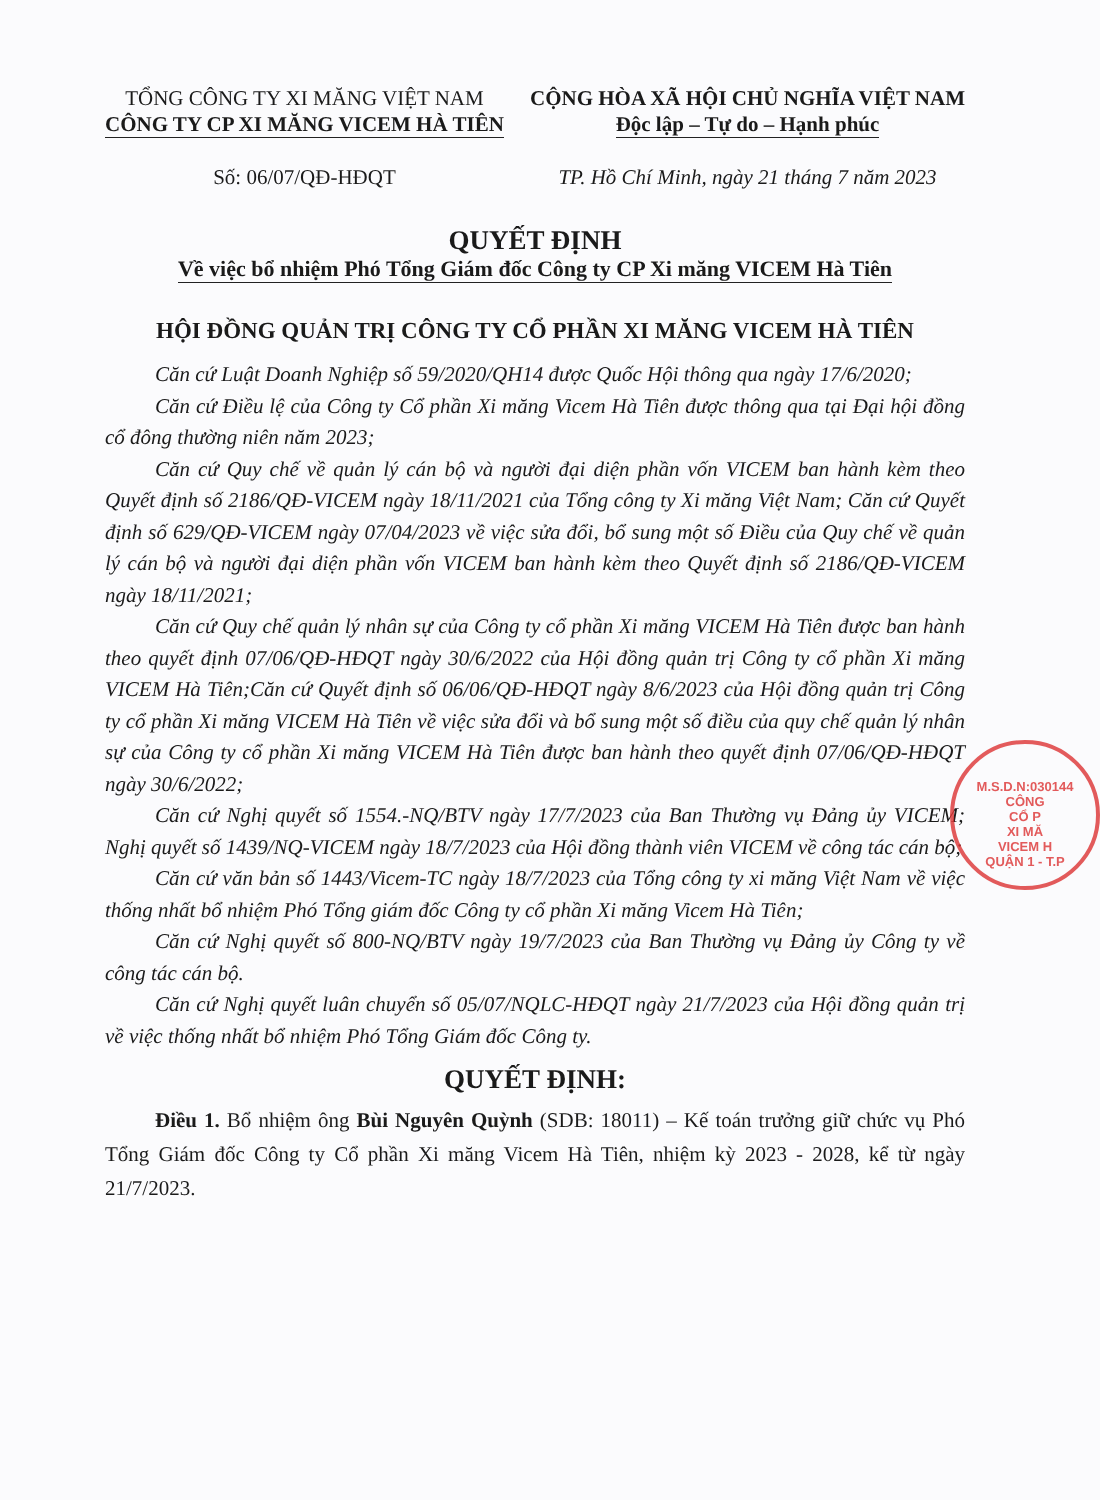TỔNG CÔNG TY XI MĂNG VIỆT NAM
CÔNG TY CP XI MĂNG VICEM HÀ TIÊN
Số: 06/07/QĐ-HĐQT
CỘNG HÒA XÃ HỘI CHỦ NGHĨA VIỆT NAM
Độc lập – Tự do – Hạnh phúc
TP. Hồ Chí Minh, ngày 21 tháng 7 năm 2023
QUYẾT ĐỊNH
Về việc bổ nhiệm Phó Tổng Giám đốc Công ty CP Xi măng VICEM Hà Tiên
HỘI ĐỒNG QUẢN TRỊ CÔNG TY CỔ PHẦN XI MĂNG VICEM HÀ TIÊN
Căn cứ Luật Doanh Nghiệp số 59/2020/QH14 được Quốc Hội thông qua ngày 17/6/2020;
Căn cứ Điều lệ của Công ty Cổ phần Xi măng Vicem Hà Tiên được thông qua tại Đại hội đồng cổ đông thường niên năm 2023;
Căn cứ Quy chế về quản lý cán bộ và người đại diện phần vốn VICEM ban hành kèm theo Quyết định số 2186/QĐ-VICEM ngày 18/11/2021 của Tổng công ty Xi măng Việt Nam; Căn cứ Quyết định số 629/QĐ-VICEM ngày 07/04/2023 về việc sửa đổi, bổ sung một số Điều của Quy chế về quản lý cán bộ và người đại diện phần vốn VICEM ban hành kèm theo Quyết định số 2186/QĐ-VICEM ngày 18/11/2021;
Căn cứ Quy chế quản lý nhân sự của Công ty cổ phần Xi măng VICEM Hà Tiên được ban hành theo quyết định 07/06/QĐ-HĐQT ngày 30/6/2022 của Hội đồng quản trị Công ty cổ phần Xi măng VICEM Hà Tiên;Căn cứ Quyết định số 06/06/QĐ-HĐQT ngày 8/6/2023 của Hội đồng quản trị Công ty cổ phần Xi măng VICEM Hà Tiên về việc sửa đổi và bổ sung một số điều của quy chế quản lý nhân sự của Công ty cổ phần Xi măng VICEM Hà Tiên được ban hành theo quyết định 07/06/QĐ-HĐQT ngày 30/6/2022;
Căn cứ Nghị quyết số 1554.-NQ/BTV ngày 17/7/2023 của Ban Thường vụ Đảng ủy VICEM; Nghị quyết số 1439/NQ-VICEM ngày 18/7/2023 của Hội đồng thành viên VICEM về công tác cán bộ;
Căn cứ văn bản số 1443/Vicem-TC ngày 18/7/2023 của Tổng công ty xi măng Việt Nam về việc thống nhất bổ nhiệm Phó Tổng giám đốc Công ty cổ phần Xi măng Vicem Hà Tiên;
Căn cứ Nghị quyết số 800-NQ/BTV ngày 19/7/2023 của Ban Thường vụ Đảng ủy Công ty về công tác cán bộ.
Căn cứ Nghị quyết luân chuyển số 05/07/NQLC-HĐQT ngày 21/7/2023 của Hội đồng quản trị về việc thống nhất bổ nhiệm Phó Tổng Giám đốc Công ty.
QUYẾT ĐỊNH:
Điều 1. Bổ nhiệm ông Bùi Nguyên Quỳnh (SDB: 18011) – Kế toán trưởng giữ chức vụ Phó Tổng Giám đốc Công ty Cổ phần Xi măng Vicem Hà Tiên, nhiệm kỳ 2023 - 2028, kể từ ngày 21/7/2023.
M.S.D.N:030144
CÔNG
CỔ P
XI MĂ
VICEM H
QUẬN 1 - T.P